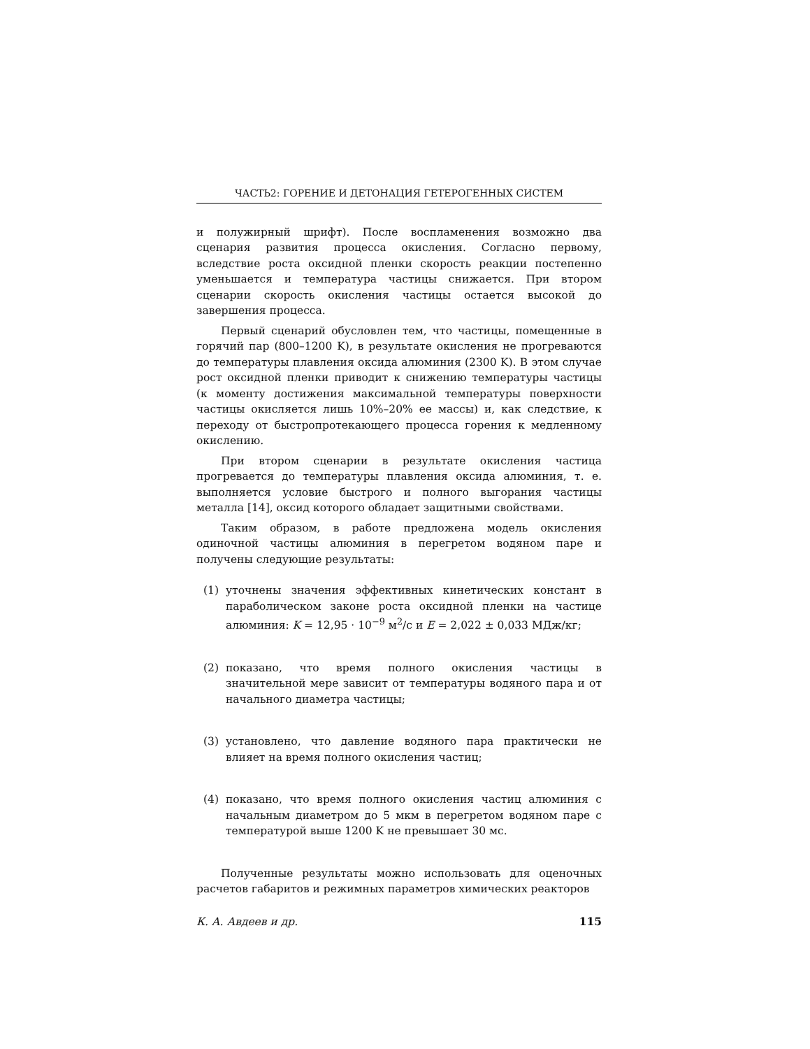ЧАСТЬ2: ГОРЕНИЕ И ДЕТОНАЦИЯ ГЕТЕРОГЕННЫХ СИСТЕМ
и полужирный шрифт). После воспламенения возможно два сценария развития процесса окисления. Согласно первому, вследствие роста оксидной пленки скорость реакции постепенно уменьшается и температура частицы снижается. При втором сценарии скорость окисления частицы остается высокой до завершения процесса.
Первый сценарий обусловлен тем, что частицы, помещенные в горячий пар (800–1200 K), в результате окисления не прогреваются до температуры плавления оксида алюминия (2300 K). В этом случае рост оксидной пленки приводит к снижению температуры частицы (к моменту достижения максимальной температуры поверхности частицы окисляется лишь 10%–20% ее массы) и, как следствие, к переходу от быстропротекающего процесса горения к медленному окислению.
При втором сценарии в результате окисления частица прогревается до температуры плавления оксида алюминия, т. е. выполняется условие быстрого и полного выгорания частицы металла [14], оксид которого обладает защитными свойствами.
Таким образом, в работе предложена модель окисления одиночной частицы алюминия в перегретом водяном паре и получены следующие результаты:
(1) уточнены значения эффективных кинетических констант в параболическом законе роста оксидной пленки на частице алюминия: K = 12,95 · 10<sup>−9</sup> м<sup>2</sup>/с и E = 2,022 ± 0,033 МДж/кг;
(2) показано, что время полного окисления частицы в значительной мере зависит от температуры водяного пара и от начального диаметра частицы;
(3) установлено, что давление водяного пара практически не влияет на время полного окисления частиц;
(4) показано, что время полного окисления частиц алюминия с начальным диаметром до 5 мкм в перегретом водяном паре с температурой выше 1200 K не превышает 30 мс.
Полученные результаты можно использовать для оценочных расчетов габаритов и режимных параметров химических реакторов
К. А. Авдеев и др. 115